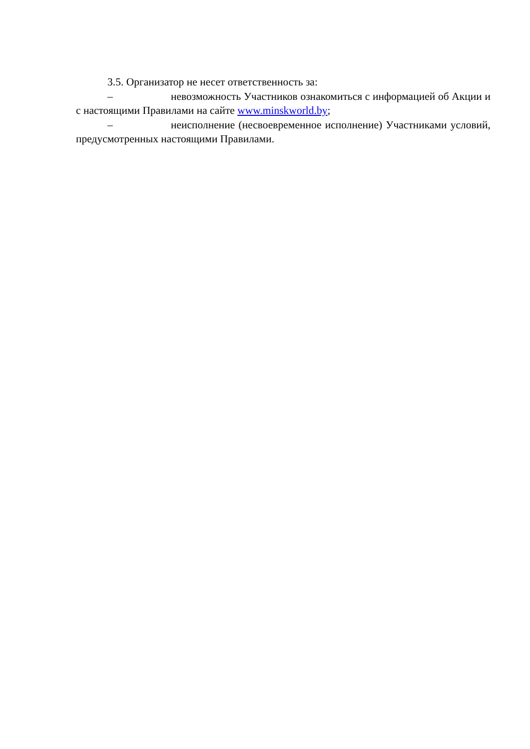3.5. Организатор не несет ответственность за:
– невозможность Участников ознакомиться с информацией об Акции и с настоящими Правилами на сайте www.minskworld.by;
– неисполнение (несвоевременное исполнение) Участниками условий, предусмотренных настоящими Правилами.